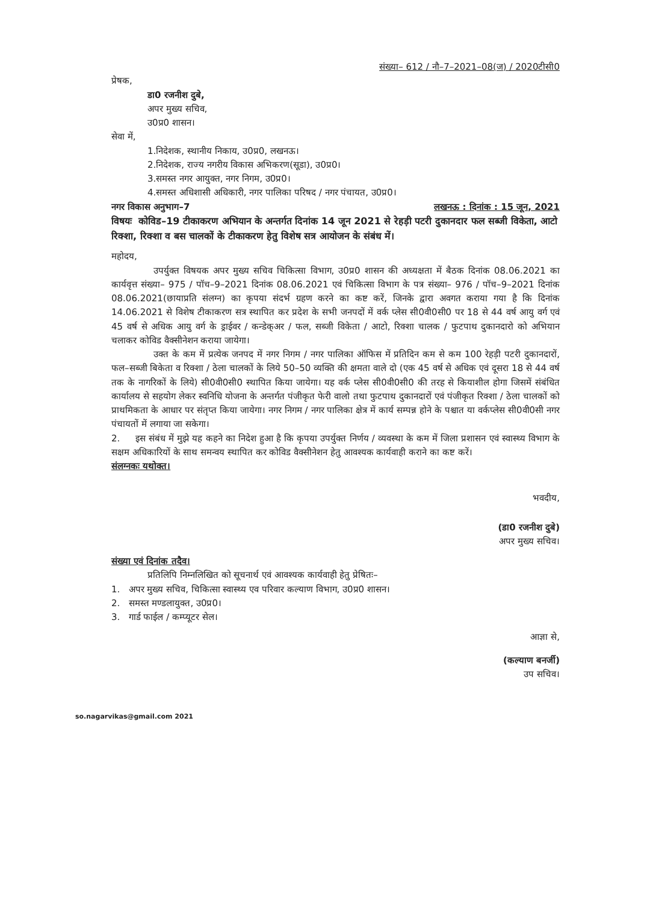संख्या– 612 / नौ–7–2021–08(ज) / 2020टीसी0
प्रेषक,
डा0 रजनीश दुबे,
अपर मुख्य सचिव,
उ0प्र0 शासन।
सेवा में,
1.निदेशक, स्थानीय निकाय, उ0प्र0, लखनऊ।
2.निदेशक, राज्य नगरीय विकास अभिकरण(सूडा), उ0प्र0।
3.समस्त नगर आयुक्त, नगर निगम, उ0प्र0।
4.समस्त अधिशासी अधिकारी, नगर पालिका परिषद / नगर पंचायत, उ0प्र0।
नगर विकास अनुभाग–7 लखनऊ : दिनांक : 15 जून, 2021
विषयः कोविड–19 टीकाकरण अभियान के अन्तर्गत दिनांक 14 जून 2021 से रेहड़ी पटरी दुकानदार फल सब्जी विकेता, आटो रिक्शा, रिक्शा व बस चालकों के टीकाकरण हेतु विशेष सत्र आयोजन के संबंध में।
महोदय,
उपर्युक्त विषयक अपर मुख्य सचिव चिकित्सा विभाग, उ0प्र0 शासन की अध्यक्षता में बैठक दिनांक 08.06.2021 का कार्यवृत्त संख्या– 975 / पॉच–9–2021 दिनांक 08.06.2021 एवं चिकित्सा विभाग के पत्र संख्या– 976 / पॉच–9–2021 दिनांक 08.06.2021(छायाप्रति संलग्न) का कृपया संदर्भ ग्रहण करने का कष्ट करें, जिनके द्वारा अवगत कराया गया है कि दिनांक 14.06.2021 से विशेष टीकाकरण सत्र स्थापित कर प्रदेश के सभी जनपदों में वर्क प्लेस सी0वी0सी0 पर 18 से 44 वर्ष आयु वर्ग एवं 45 वर्ष से अधिक आयु वर्ग के ड्राईवर / कन्डेक्अर / फल, सब्जी विकेता / आटो, रिक्शा चालक / फुटपाथ दुकानदारो को अभियान चलाकर कोविड वैक्सीनेशन कराया जायेगा।
उक्त के कम में प्रत्येक जनपद में नगर निगम / नगर पालिका ऑफिस में प्रतिदिन कम से कम 100 रेहड़ी पटरी दुकानदारों, फल–सब्जी बिकेता व रिक्शा / ठेला चालकों के लिये 50–50 व्यक्ति की क्षमता वाले दो (एक 45 वर्ष से अधिक एवं दूसरा 18 से 44 वर्ष तक के नागरिकों के लिये) सी0वी0सी0 स्थापित किया जायेगा। यह वर्क प्लेस सी0वी0सी0 की तरह से कियाशील होगा जिसमें संबंधित कार्यालय से सहयोग लेकर स्वनिधि योजना के अन्तर्गत पंजीकृत फेरी वालो तथा फुटपाथ दुकानदारों एवं पंजीकृत रिक्शा / ठेला चालकों को प्राथमिकता के आधार पर संतृप्त किया जायेगा। नगर निगम / नगर पालिका क्षेत्र में कार्य सम्पन्न होने के पश्चात या वर्कप्लेस सी0वी0सी नगर पंचायतों में लगाया जा सकेगा।
2. इस संबंध में मुझे यह कहने का निदेश हुआ है कि कृपया उपर्युक्त निर्णय / व्यवस्था के कम में जिला प्रशासन एवं स्वास्थ्य विभाग के सक्षम अधिकारियों के साथ समन्वय स्थापित कर कोविड वैक्सीनेशन हेतु आवश्यक कार्यवाही कराने का कष्ट करें।
संलग्नकः यथोक्त।
भवदीय,
(डा0 रजनीश दुबे)
अपर मुख्य सचिव।
संख्या एवं दिनांक तदैव।
प्रतिलिपि निम्नलिखित को सूचनार्थ एवं आवश्यक कार्यवाही हेतु प्रेषितः–
1. अपर मुख्य सचिव, चिकित्सा स्वास्थ्य एव परिवार कल्याण विभाग, उ0प्र0 शासन।
2. समस्त मण्डलायुक्त, उ0प्र0।
3. गार्ड फाईल / कम्प्यूटर सेल।
आज्ञा से,
(कल्याण बनर्जी)
उप सचिव।
so.nagarvikas@gmail.com 2021